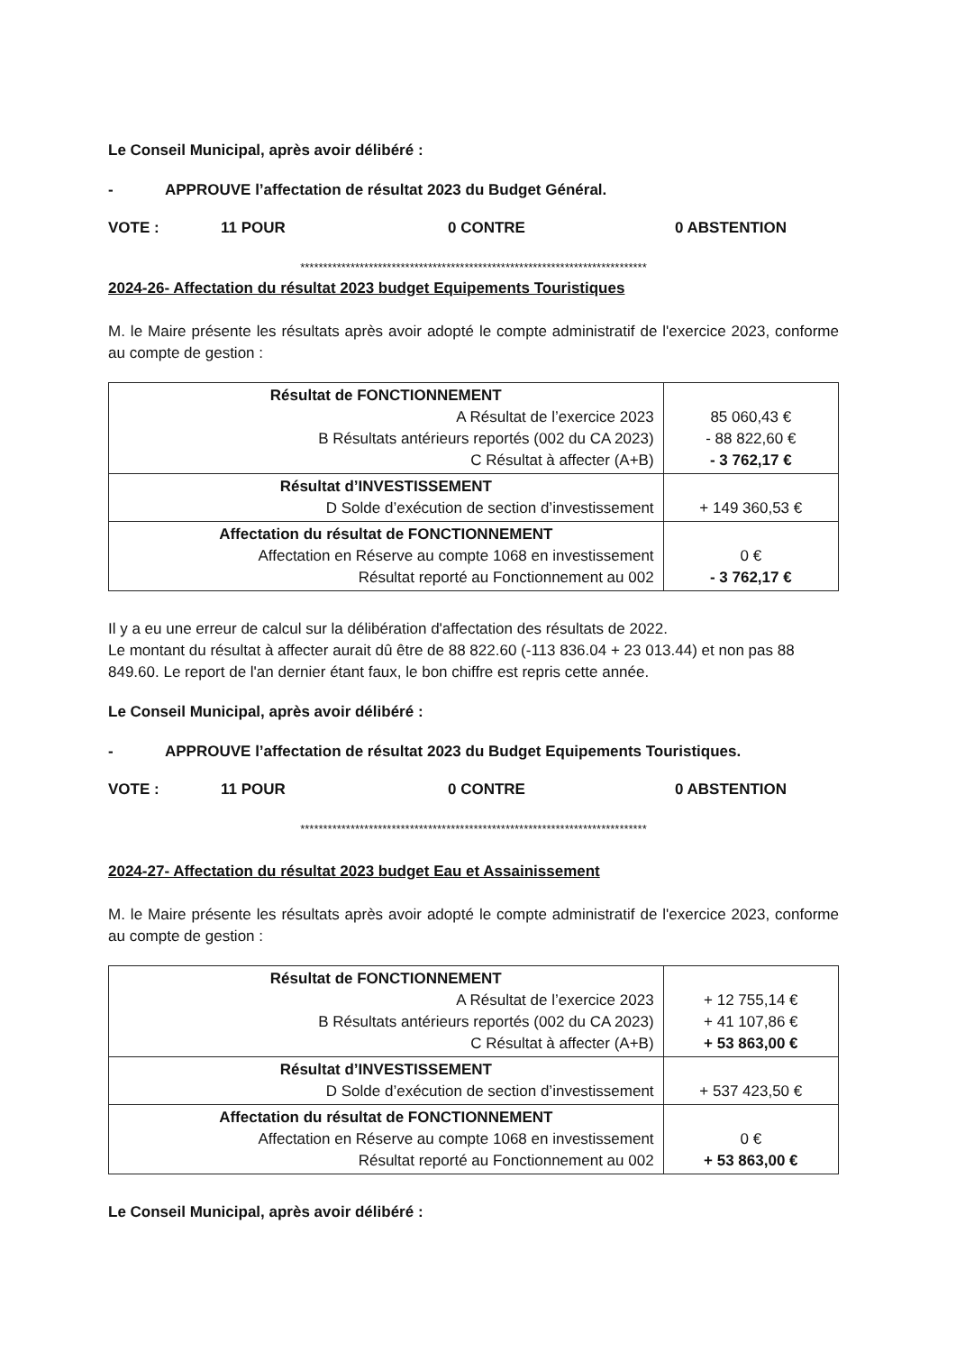Le Conseil Municipal, après avoir délibéré :
- APPROUVE l’affectation de résultat 2023 du Budget Général.
VOTE : 11 POUR 0 CONTRE 0 ABSTENTION
****************************************************************************
2024-26- Affectation du résultat 2023 budget Equipements Touristiques
M. le Maire présente les résultats après avoir adopté le compte administratif de l'exercice 2023, conforme au compte de gestion :
| Résultat de FONCTIONNEMENT A Résultat de l’exercice 2023 B Résultats antérieurs reportés (002 du CA 2023) C Résultat à affecter (A+B) | 85 060,43 € - 88 822,60 € - 3 762,17 € |
| Résultat d’INVESTISSEMENT D Solde d’exécution de section d’investissement | + 149 360,53 € |
| Affectation du résultat de FONCTIONNEMENT Affectation en Réserve au compte 1068 en investissement Résultat reporté au Fonctionnement au 002 | 0 € - 3 762,17 € |
Il y a eu une erreur de calcul sur la délibération d'affectation des résultats de 2022.
Le montant du résultat à affecter aurait dû être de 88 822.60 (-113 836.04 + 23 013.44) et non pas 88 849.60. Le report de l'an dernier étant faux, le bon chiffre est repris cette année.
Le Conseil Municipal, après avoir délibéré :
- APPROUVE l’affectation de résultat 2023 du Budget Equipements Touristiques.
VOTE : 11 POUR 0 CONTRE 0 ABSTENTION
****************************************************************************
2024-27- Affectation du résultat 2023 budget Eau et Assainissement
M. le Maire présente les résultats après avoir adopté le compte administratif de l'exercice 2023, conforme au compte de gestion :
| Résultat de FONCTIONNEMENT A Résultat de l’exercice 2023 B Résultats antérieurs reportés (002 du CA 2023) C Résultat à affecter (A+B) | + 12 755,14 € + 41 107,86 € + 53 863,00 € |
| Résultat d’INVESTISSEMENT D Solde d’exécution de section d’investissement | + 537 423,50 € |
| Affectation du résultat de FONCTIONNEMENT Affectation en Réserve au compte 1068 en investissement Résultat reporté au Fonctionnement au 002 | 0 € + 53 863,00 € |
Le Conseil Municipal, après avoir délibéré :